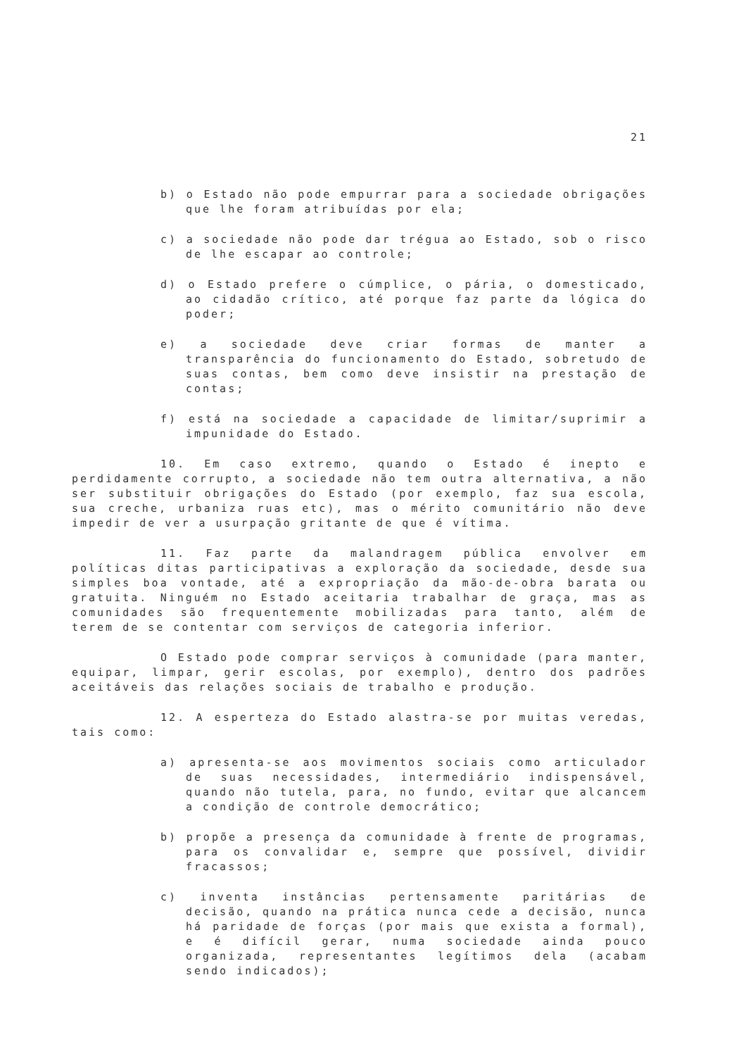21
b) o Estado não pode empurrar para a sociedade obrigações que lhe foram atribuídas por ela;
c) a sociedade não pode dar trégua ao Estado, sob o risco de lhe escapar ao controle;
d) o Estado prefere o cúmplice, o pária, o domesticado, ao cidadão crítico, até porque faz parte da lógica do poder;
e) a sociedade deve criar formas de manter a transparência do funcionamento do Estado, sobretudo de suas contas, bem como deve insistir na prestação de contas;
f) está na sociedade a capacidade de limitar/suprimir a impunidade do Estado.
10. Em caso extremo, quando o Estado é inepto e perdidamente corrupto, a sociedade não tem outra alternativa, a não ser substituir obrigações do Estado (por exemplo, faz sua escola, sua creche, urbaniza ruas etc), mas o mérito comunitário não deve impedir de ver a usurpação gritante de que é vítima.
11. Faz parte da malandragem pública envolver em políticas ditas participativas a exploração da sociedade, desde sua simples boa vontade, até a expropriação da mão-de-obra barata ou gratuita. Ninguém no Estado aceitaria trabalhar de graça, mas as comunidades são frequentemente mobilizadas para tanto, além de terem de se contentar com serviços de categoria inferior.
O Estado pode comprar serviços à comunidade (para manter, equipar, limpar, gerir escolas, por exemplo), dentro dos padrões aceitáveis das relações sociais de trabalho e produção.
12. A esperteza do Estado alastra-se por muitas veredas, tais como:
a) apresenta-se aos movimentos sociais como articulador de suas necessidades, intermediário indispensável, quando não tutela, para, no fundo, evitar que alcancem a condição de controle democrático;
b) propõe a presença da comunidade à frente de programas, para os convalidar e, sempre que possível, dividir fracassos;
c) inventa instâncias pertensamente paritárias de decisão, quando na prática nunca cede a decisão, nunca há paridade de forças (por mais que exista a formal), e é difícil gerar, numa sociedade ainda pouco organizada, representantes legítimos dela (acabam sendo indicados);